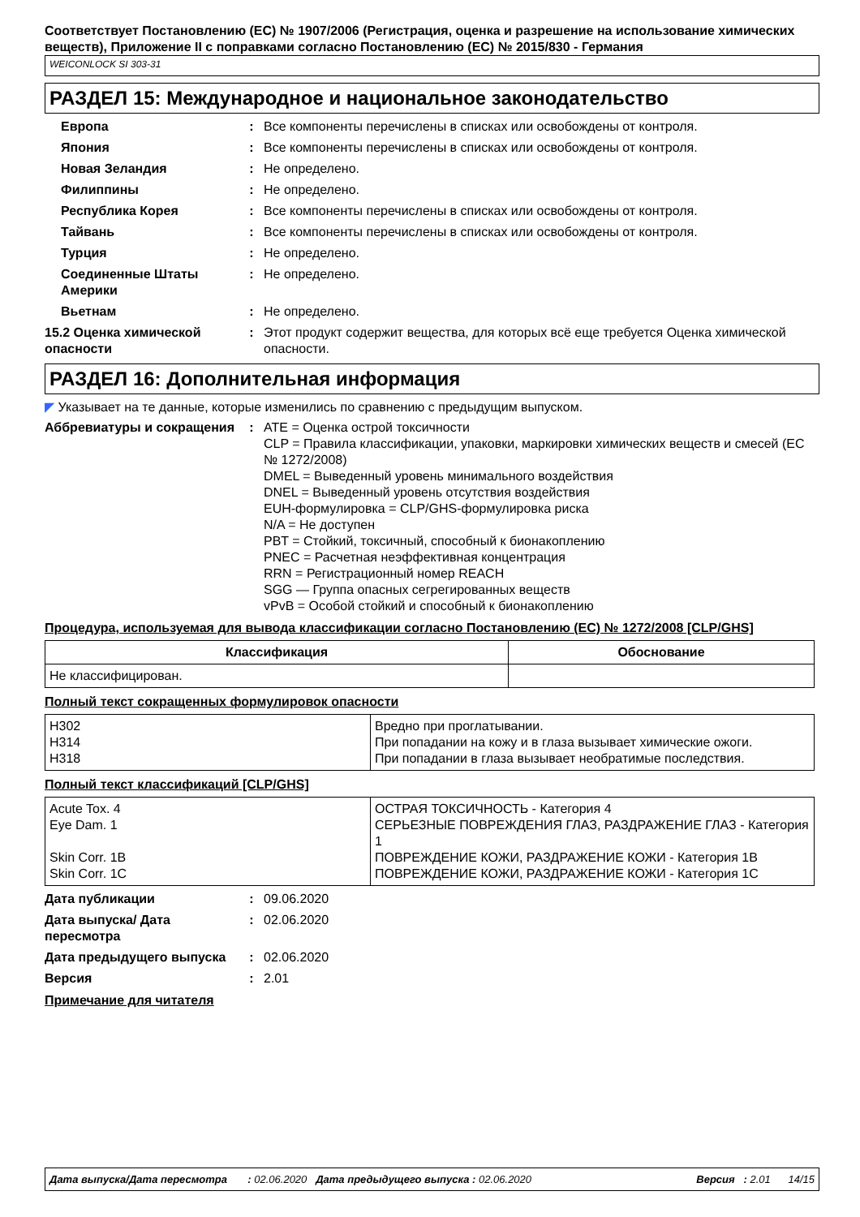Соответствует Постановлению (ЕС) № 1907/2006 (Регистрация, оценка и разрешение на использование химических веществ), Приложение II с поправками согласно Постановлению (ЕС) № 2015/830 - Германия
WEICONLOCK SI 303-31
РАЗДЕЛ 15: Международное и национальное законодательство
Европа : Все компоненты перечислены в списках или освобождены от контроля.
Япония : Все компоненты перечислены в списках или освобождены от контроля.
Новая Зеландия : Не определено.
Филиппины : Не определено.
Республика Корея : Все компоненты перечислены в списках или освобождены от контроля.
Тайвань : Все компоненты перечислены в списках или освобождены от контроля.
Турция : Не определено.
Соединенные Штаты Америки
: Не определено.
Вьетнам : Не определено.
15.2 Оценка химической опасности
: Этот продукт содержит вещества, для которых всё еще требуется Оценка химической опасности.
РАЗДЕЛ 16: Дополнительная информация
◤ Указывает на те данные, которые изменились по сравнению с предыдущим выпуском.
Аббревиатуры и сокращения : ATE = Оценка острой токсичности
CLP = Правила классификации, упаковки, маркировки химических веществ и смесей (ЕС № 1272/2008)
DMEL = Выведенный уровень минимального воздействия
DNEL = Выведенный уровень отсутствия воздействия
EUH-формулировка = CLP/GHS-формулировка риска
N/A = Не доступен
PBT = Стойкий, токсичный, способный к бионакоплению
PNEC = Расчетная неэффективная концентрация
RRN = Регистрационный номер REACH
SGG — Группа опасных сегрегированных веществ
vPvB = Особой стойкий и способный к бионакоплению
Процедура, используемая для вывода классификации согласно Постановлению (ЕС) № 1272/2008 [CLP/GHS]
| Классификация | Обоснование |
| --- | --- |
| Не классифицирован. | |
Полный текст сокращенных формулировок опасности
| H302 H314 H318 | Вредно при проглатывании. При попадании на кожу и в глаза вызывает химические ожоги. При попадании в глаза вызывает необратимые последствия. |
Полный текст классификаций [CLP/GHS]
| Acute Tox. 4 Eye Dam. 1 Skin Corr. 1B Skin Corr. 1C | ОСТРАЯ ТОКСИЧНОСТЬ - Категория 4 СЕРЬЕЗНЫЕ ПОВРЕЖДЕНИЯ ГЛАЗ, РАЗДРАЖЕНИЕ ГЛАЗ - Категория 1 ПОВРЕЖДЕНИЕ КОЖИ, РАЗДРАЖЕНИЕ КОЖИ - Категория 1B ПОВРЕЖДЕНИЕ КОЖИ, РАЗДРАЖЕНИЕ КОЖИ - Категория 1C |
Дата публикации : 09.06.2020
Дата выпуска/ Дата пересмотра
: 02.06.2020
Дата предыдущего выпуска : 02.06.2020
Версия : 2.01
Примечание для читателя
Дата выпуска/Дата пересмотра : 02.06.2020 Дата предыдущего выпуска : 02.06.2020 Версия : 2.01 14/15